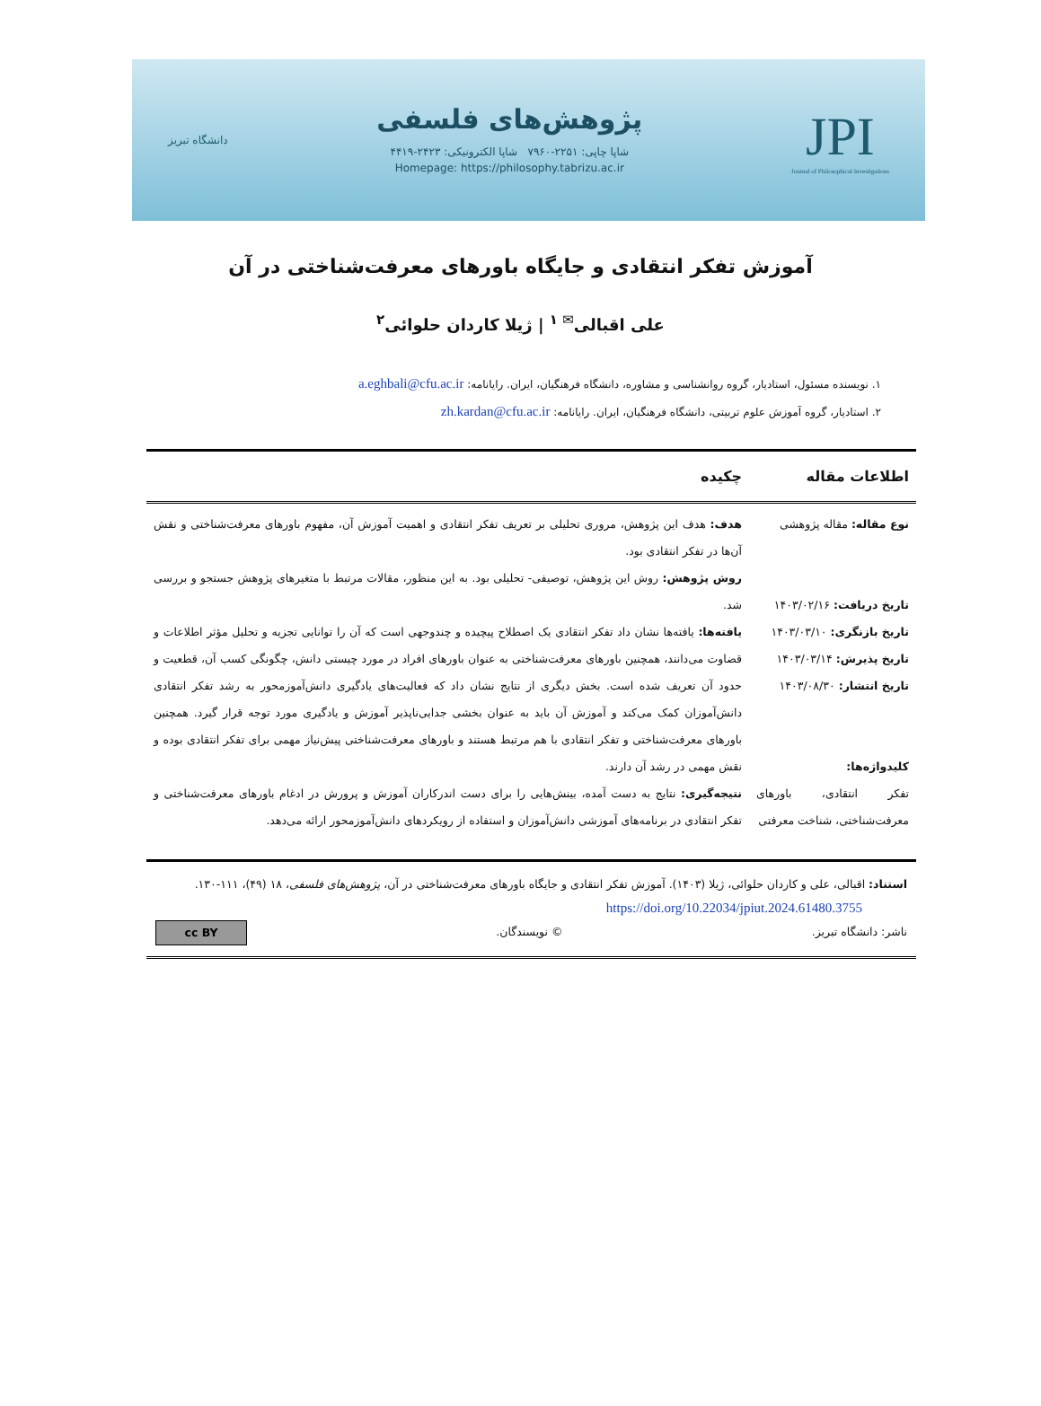JPI
Journal of Philosophical Investigations
پژوهش‌های فلسفی
شاپا چاپی: ۲۲۵۱-۷۹۶۰ شاپا الکترونیکی: ۲۴۲۳-۴۴۱۹
Homepage: https://philosophy.tabrizu.ac.ir
دانشگاه تبریز
آموزش تفکر انتقادی و جایگاه باورهای معرفت‌شناختی در آن
علی اقبالی<sup>✉ ۱</sup> | ژیلا کاردان حلوائی<sup>۲</sup>
۱. نویسنده مسئول، استادیار، گروه روانشناسی و مشاوره، دانشگاه فرهنگیان، ایران. رایانامه: a.eghbali@cfu.ac.ir
۲. استادیار، گروه آموزش علوم تربیتی، دانشگاه فرهنگیان، ایران. رایانامه: zh.kardan@cfu.ac.ir
| اطلاعات مقاله | چکیده |
| --- | --- |
| نوع مقاله: مقاله پژوهشی تاریخ دریافت: ۱۴۰۳/۰۲/۱۶ تاریخ بازنگری: ۱۴۰۳/۰۳/۱۰ تاریخ پذیرش: ۱۴۰۳/۰۳/۱۴ تاریخ انتشار: ۱۴۰۳/۰۸/۳۰ کلیدواژه‌ها: تفکر انتقادی، باورهای معرفت‌شناختی، شناخت معرفتی | هدف: هدف این پژوهش، مروری تحلیلی بر تعریف تفکر انتقادی و اهمیت آموزش آن، مفهوم باورهای معرفت‌شناختی و نقش آن‌ها در تفکر انتقادی بود. روش پژوهش: روش این پژوهش، توصیفی- تحلیلی بود. به این منظور، مقالات مرتبط با متغیرهای پژوهش جستجو و بررسی شد. یافته‌ها: یافته‌ها نشان داد تفکر انتقادی یک اصطلاح پیچیده و چندوجهی است که آن را توانایی تجزیه و تحلیل مؤثر اطلاعات و قضاوت می‌دانند، همچنین باورهای معرفت‌شناختی به عنوان باورهای افراد در مورد چیستی دانش، چگونگی کسب آن، قطعیت و حدود آن تعریف شده است. بخش دیگری از نتایج نشان داد که فعالیت‌های یادگیری دانش‌آموزمحور به رشد تفکر انتقادی دانش‌آموزان کمک می‌کند و آموزش آن باید به عنوان بخشی جدایی‌ناپذیر آموزش و یادگیری مورد توجه قرار گیرد. همچنین باورهای معرفت‌شناختی و تفکر انتقادی با هم مرتبط هستند و باورهای معرفت‌شناختی پیش‌نیاز مهمی برای تفکر انتقادی بوده و نقش مهمی در رشد آن دارند. نتیجه‌گیری: نتایج به دست آمده، بینش‌هایی را برای دست اندرکاران آموزش و پرورش در ادغام باورهای معرفت‌شناختی و تفکر انتقادی در برنامه‌های آموزشی دانش‌آموزان و استفاده از رویکردهای دانش‌آموزمحور ارائه می‌دهد. |
استناد: اقبالی، علی و کاردان حلوائی، ژیلا (۱۴۰۳). آموزش تفکر انتقادی و جایگاه باورهای معرفت‌شناختی در آن، پژوهش‌های فلسفی، ۱۸ (۴۹)، ۱۱۱-۱۳۰.
https://doi.org/10.22034/jpiut.2024.61480.3755
ناشر: دانشگاه تبریز. © نویسندگان. cc BY